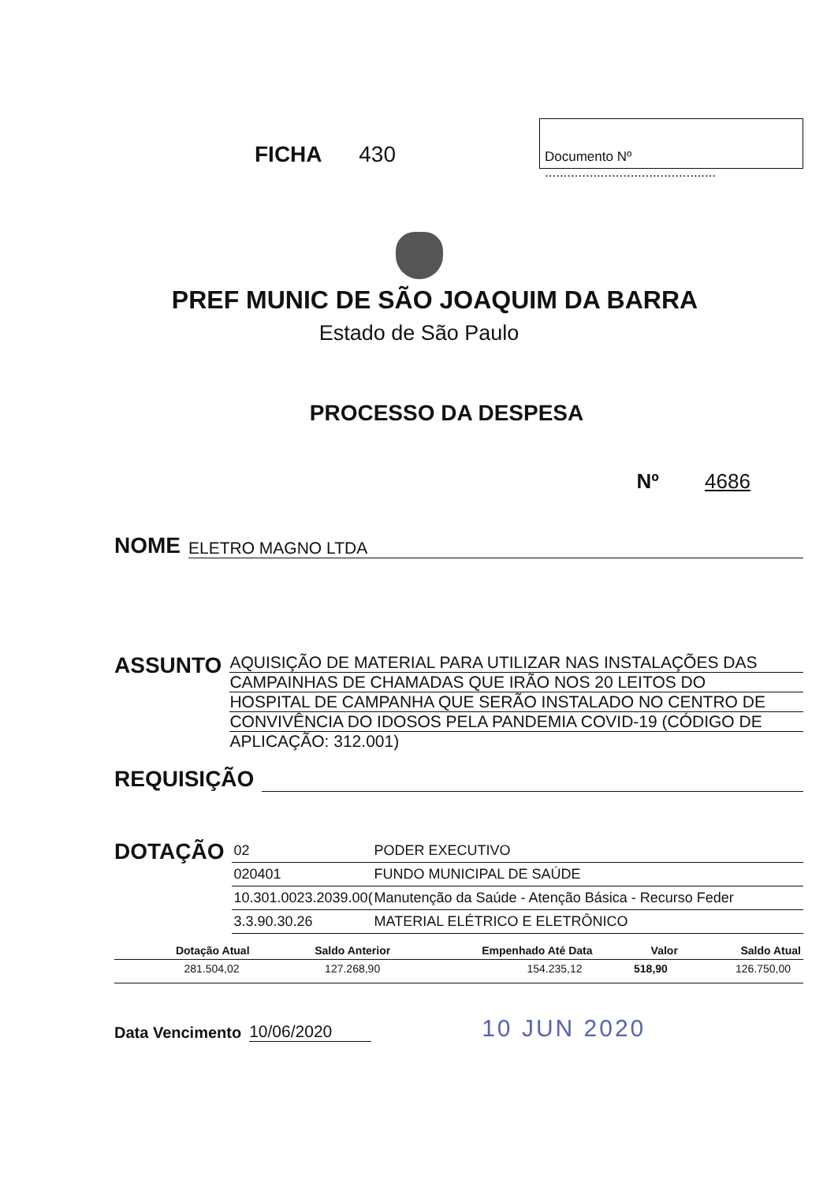FICHA 430
Documento Nº ..............................................
PREF MUNIC DE SÃO JOAQUIM DA BARRA
Estado de São Paulo
PROCESSO DA DESPESA
Nº 4686
NOME ELETRO MAGNO LTDA
ASSUNTO
AQUISIÇÃO DE MATERIAL PARA UTILIZAR NAS INSTALAÇÕES DAS
CAMPAINHAS DE CHAMADAS QUE IRÃO NOS 20 LEITOS DO
HOSPITAL DE CAMPANHA QUE SERÃO INSTALADO NO CENTRO DE
CONVIVÊNCIA DO IDOSOS PELA PANDEMIA COVID-19 (CÓDIGO DE
APLICAÇÃO: 312.001)
REQUISIÇÃO
DOTAÇÃO
02
PODER EXECUTIVO
020401
FUNDO MUNICIPAL DE SAÚDE
10.301.0023.2039.00(
Manutenção da Saúde - Atenção Básica - Recurso Feder
3.3.90.30.26
MATERIAL ELÉTRICO E ELETRÔNICO
| Dotação Atual | Saldo Anterior | Empenhado Até Data | Valor | Saldo Atual |
| --- | --- | --- | --- | --- |
| 281.504,02 | 127.268,90 | 154.235,12 | 518,90 | 126.750,00 |
Data Vencimento 10/06/2020 10 JUN 2020